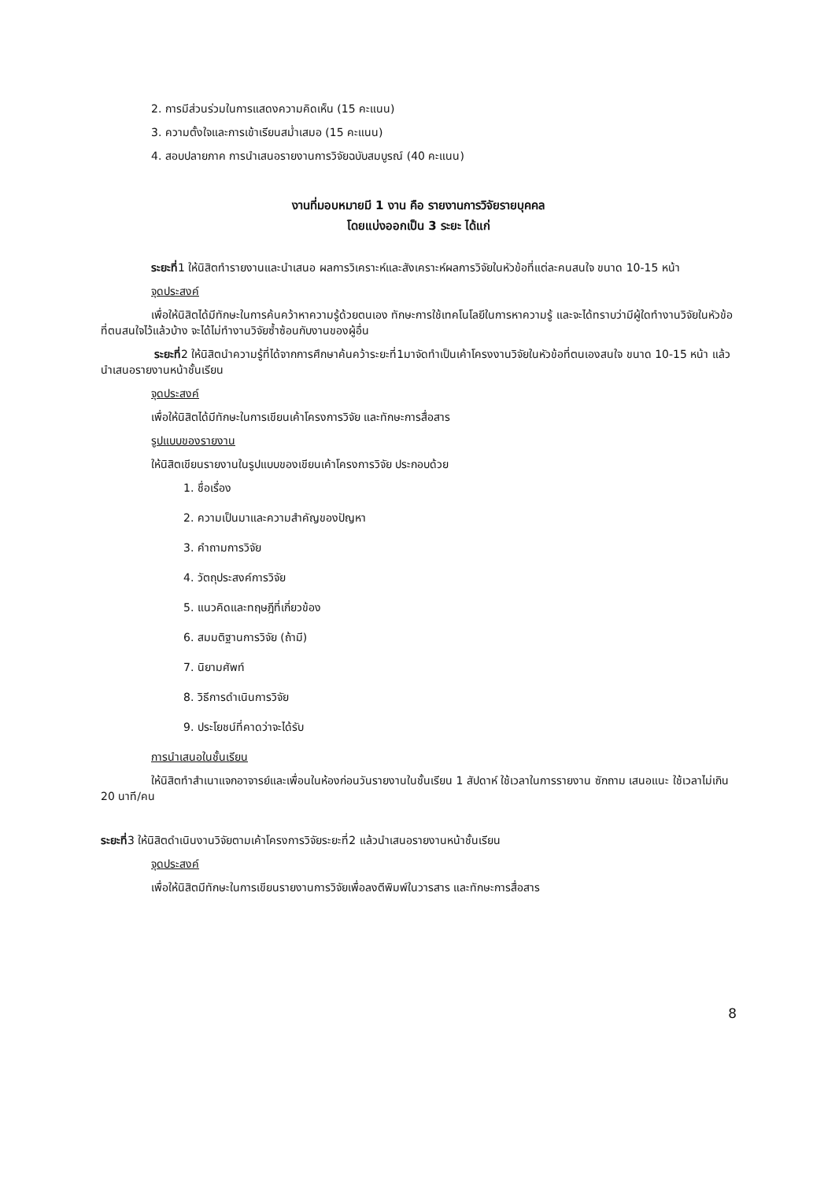2. การมีส่วนร่วมในการแสดงความคิดเห็น (15 คะแนน)
3. ความตั้งใจและการเข้าเรียนสม่ำเสมอ (15 คะแนน)
4. สอบปลายภาค การนำเสนอรายงานการวิจัยฉบับสมบูรณ์ (40 คะแนน)
งานที่มอบหมายมี 1 งาน คือ รายงานการวิจัยรายบุคคล
โดยแบ่งออกเป็น 3 ระยะ ได้แก่
ระยะที่1 ให้นิสิตทำรายงานและนำเสนอ ผลการวิเคราะห์และสังเคราะห์ผลการวิจัยในหัวข้อที่แต่ละคนสนใจ ขนาด 10-15 หน้า
จุดประสงค์
เพื่อให้นิสิตได้มีทักษะในการค้นคว้าหาความรู้ด้วยตนเอง ทักษะการใช้เทคโนโลยีในการหาความรู้ และจะได้ทราบว่ามีผู้ใดทำงานวิจัยในหัวข้อที่ตนสนใจไว้แล้วบ้าง จะได้ไม่ทำงานวิจัยซ้ำซ้อนกับงานของผู้อื่น
ระยะที่2 ให้นิสิตนำความรู้ที่ได้จากการศึกษาค้นคว้าระยะที่1มาจัดทำเป็นเค้าโครงงานวิจัยในหัวข้อที่ตนเองสนใจ ขนาด 10-15 หน้า แล้วนำเสนอรายงานหน้าชั้นเรียน
จุดประสงค์
เพื่อให้นิสิตได้มีทักษะในการเขียนเค้าโครงการวิจัย และทักษะการสื่อสาร
รูปแบบของรายงาน
ให้นิสิตเขียนรายงานในรูปแบบของเขียนเค้าโครงการวิจัย ประกอบด้วย
1. ชื่อเรื่อง
2. ความเป็นมาและความสำคัญของปัญหา
3. คำถามการวิจัย
4. วัตถุประสงค์การวิจัย
5. แนวคิดและทฤษฎีที่เกี่ยวข้อง
6. สมมติฐานการวิจัย (ถ้ามี)
7. นิยามศัพท์
8. วิธีการดำเนินการวิจัย
9. ประโยชน์ที่คาดว่าจะได้รับ
การนำเสนอในชั้นเรียน
ให้นิสิตทำสำเนาแจกอาจารย์และเพื่อนในห้องก่อนวันรายงานในชั้นเรียน 1 สัปดาห์ ใช้เวลาในการรายงาน ซักถาม เสนอแนะ ใช้เวลาไม่เกิน 20 นาที/คน
ระยะที่3 ให้นิสิตดำเนินงานวิจัยตามเค้าโครงการวิจัยระยะที่2 แล้วนำเสนอรายงานหน้าชั้นเรียน
จุดประสงค์
เพื่อให้นิสิตมีทักษะในการเขียนรายงานการวิจัยเพื่อลงตีพิมพ์ในวารสาร และทักษะการสื่อสาร
8